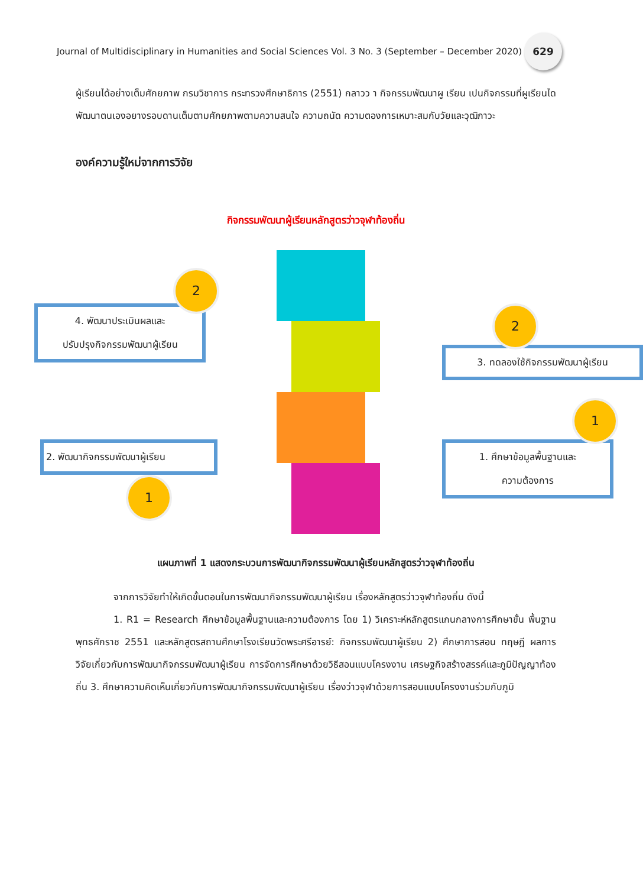Journal of Multidisciplinary in Humanities and Social Sciences Vol. 3 No. 3 (September – December 2020)
629
ผู้เรียนได้อย่างเต็มศักยภาพ กรมวิชาการ กระทรวงศึกษาธิการ (2551) กลาวว า กิจกรรมพัฒนาผู เรียน เปนกิจกรรมที่ผูเรียนไดพัฒนาตนเองอยางรอบดานเต็มตามศักยภาพตามความสนใจ ความถนัด ความตองการเหมาะสมกับวัยและวุฒิภาวะ
องค์ความรู้ใหม่จากการวิจัย
กิจกรรมพัฒนาผู้เรียนหลักสูตรว่าวจุฬาท้องถิ่น
4. พัฒนาประเมินผลและ
ปรับปรุงกิจกรรมพัฒนาผู้เรียน
2
3. ทดลองใช้กิจกรรมพัฒนาผู้เรียน
2
2. พัฒนากิจกรรมพัฒนาผู้เรียน
1
1. ศึกษาข้อมูลพื้นฐานและ
ความต้องการ
1
แผนภาพที่ 1 แสดงกระบวนการพัฒนากิจกรรมพัฒนาผู้เรียนหลักสูตรว่าวจุฬาท้องถิ่น
จากการวิจัยทำให้เกิดขั้นตอนในการพัฒนากิจกรรมพัฒนาผู้เรียน เรื่องหลักสูตรว่าวจุฬาท้องถิ่น ดังนี้
1. R1 = Research ศึกษาข้อมูลพื้นฐานและความต้องการ โดย 1) วิเคราะห์หลักสูตรแกนกลางการศึกษาขั้น พื้นฐาน พุทธศักราช 2551 และหลักสูตรสถานศึกษาโรงเรียนวัดพระศรีอารย์: กิจกรรมพัฒนาผู้เรียน 2) ศึกษาการสอน ทฤษฎี ผลการวิจัยเกี่ยวกับการพัฒนากิจกรรมพัฒนาผู้เรียน การจัดการศึกษาด้วยวิธีสอนแบบโครงงาน เศรษฐกิจสร้างสรรค์และภูมิปัญญาท้องถิ่น 3. ศึกษาความคิดเห็นเกี่ยวกับการพัฒนากิจกรรมพัฒนาผู้เรียน เรื่องว่าวจุฬาด้วยการสอนแบบโครงงานร่วมกับภูมิ